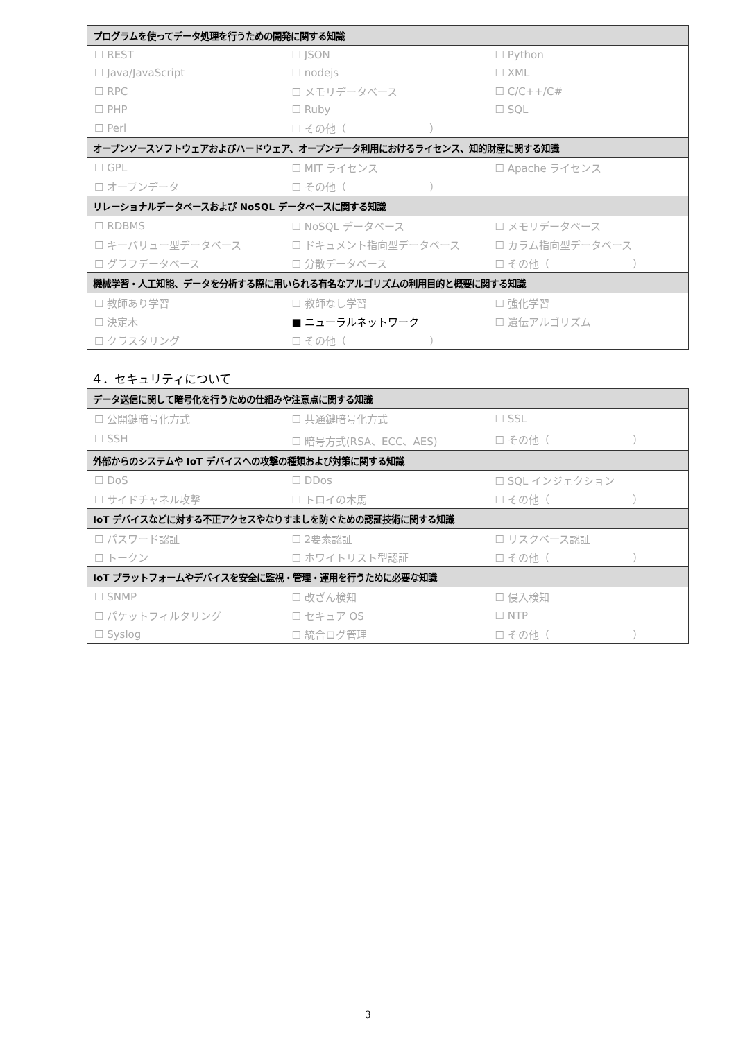| プログラムを使ってデータ処理を行うための開発に関する知識 | | |
| --- | --- | --- |
| ☐ REST | ☐ JSON | ☐ Python |
| ☐ Java/JavaScript | ☐ nodejs | ☐ XML |
| ☐ RPC | ☐ メモリデータベース | ☐ C/C++/C# |
| ☐ PHP | ☐ Ruby | ☐ SQL |
| ☐ Perl | ☐ その他（ ） | |
| オープンソースソフトウェアおよびハードウェア、オープンデータ利用におけるライセンス、知的財産に関する知識 | | |
| ☐ GPL | ☐ MIT ライセンス | ☐ Apache ライセンス |
| ☐ オープンデータ | ☐ その他（ ） | |
| リレーショナルデータベースおよび NoSQL データベースに関する知識 | | |
| ☐ RDBMS | ☐ NoSQL データベース | ☐ メモリデータベース |
| ☐ キーバリュー型データベース | ☐ ドキュメント指向型データベース | ☐ カラム指向型データベース |
| ☐ グラフデータベース | ☐ 分散データベース | ☐ その他（ ） |
| 機械学習・人工知能、データを分析する際に用いられる有名なアルゴリズムの利用目的と概要に関する知識 | | |
| ☐ 教師あり学習 | ☐ 教師なし学習 | ☐ 強化学習 |
| ☐ 決定木 | ■ ニューラルネットワーク | ☐ 遺伝アルゴリズム |
| ☐ クラスタリング | ☐ その他（ ） | |
４．セキュリティについて
| データ送信に関して暗号化を行うための仕組みや注意点に関する知識 | | |
| --- | --- | --- |
| ☐ 公開鍵暗号化方式 | ☐ 共通鍵暗号化方式 | ☐ SSL |
| ☐ SSH | ☐ 暗号方式(RSA、ECC、AES) | ☐ その他（ ） |
| 外部からのシステムや IoT デバイスへの攻撃の種類および対策に関する知識 | | |
| ☐ DoS | ☐ DDos | ☐ SQL インジェクション |
| ☐ サイドチャネル攻撃 | ☐ トロイの木馬 | ☐ その他（ ） |
| IoT デバイスなどに対する不正アクセスやなりすましを防ぐための認証技術に関する知識 | | |
| ☐ パスワード認証 | ☐ 2要素認証 | ☐ リスクベース認証 |
| ☐ トークン | ☐ ホワイトリスト型認証 | ☐ その他（ ） |
| IoT プラットフォームやデバイスを安全に監視・管理・運用を行うために必要な知識 | | |
| ☐ SNMP | ☐ 改ざん検知 | ☐ 侵入検知 |
| ☐ パケットフィルタリング | ☐ セキュア OS | ☐ NTP |
| ☐ Syslog | ☐ 統合ログ管理 | ☐ その他（ ） |
3